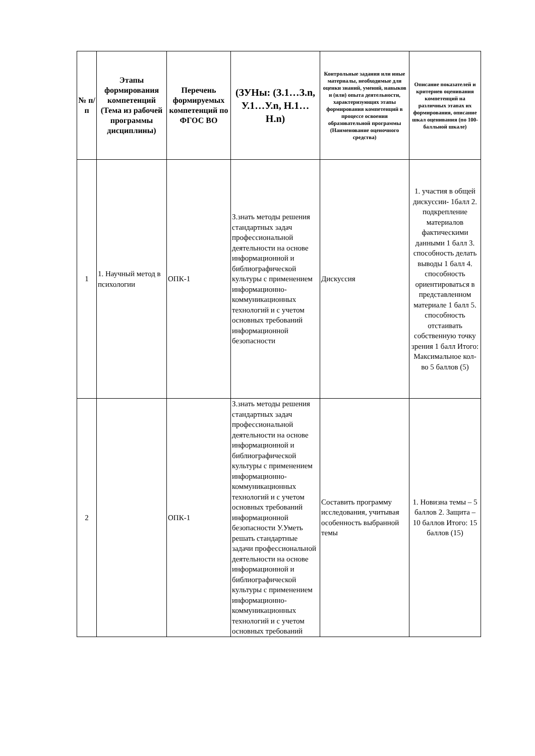| № п/п | Этапы формирования компетенций (Тема из рабочей программы дисциплины) | Перечень формируемых компетенций по ФГОС ВО | (ЗУНы: (З.1…З.n, У.1…У.n, Н.1…Н.n) | Контрольные задания или иные материалы, необходимые для оценки знаний, умений, навыков и (или) опыта деятельности, характеризующих этапы формирования компетенций в процессе освоения образовательной программы (Наименование оценочного средства) | Описание показателей и критериев оценивания компетенций на различных этапах их формирования, описание шкал оценивания (по 100-балльной шкале) |
| --- | --- | --- | --- | --- | --- |
| 1 | 1. Научный метод в психологии | ОПК-1 | З.знать методы решения стандартных задач профессиональной деятельности на основе информационной и библиографической культуры с применением информационно-коммуникационных технологий и с учетом основных требований информационной безопасности | Дискуссия | 1. участия в общей дискуссии- 1балл 2. подкрепление материалов фактическими данными 1 балл 3. способность делать выводы 1 балл 4. способность ориентироваться в представленном материале 1 балл 5. способность отстаивать собственную точку зрения 1 балл Итого: Максимальное кол-во 5 баллов (5) |
| 2 | | ОПК-1 | З.знать методы решения стандартных задач профессиональной деятельности на основе информационной и библиографической культуры с применением информационно-коммуникационных технологий и с учетом основных требований информационной безопасности У.Уметь решать стандартные задачи профессиональной деятельности на основе информационной и библиографической культуры с применением информационно-коммуникационных технологий и с учетом основных требований | Составить программу исследования, учитывая особенность выбранной темы | 1. Новизна темы – 5 баллов 2. Защита – 10 баллов Итого: 15 баллов (15) |